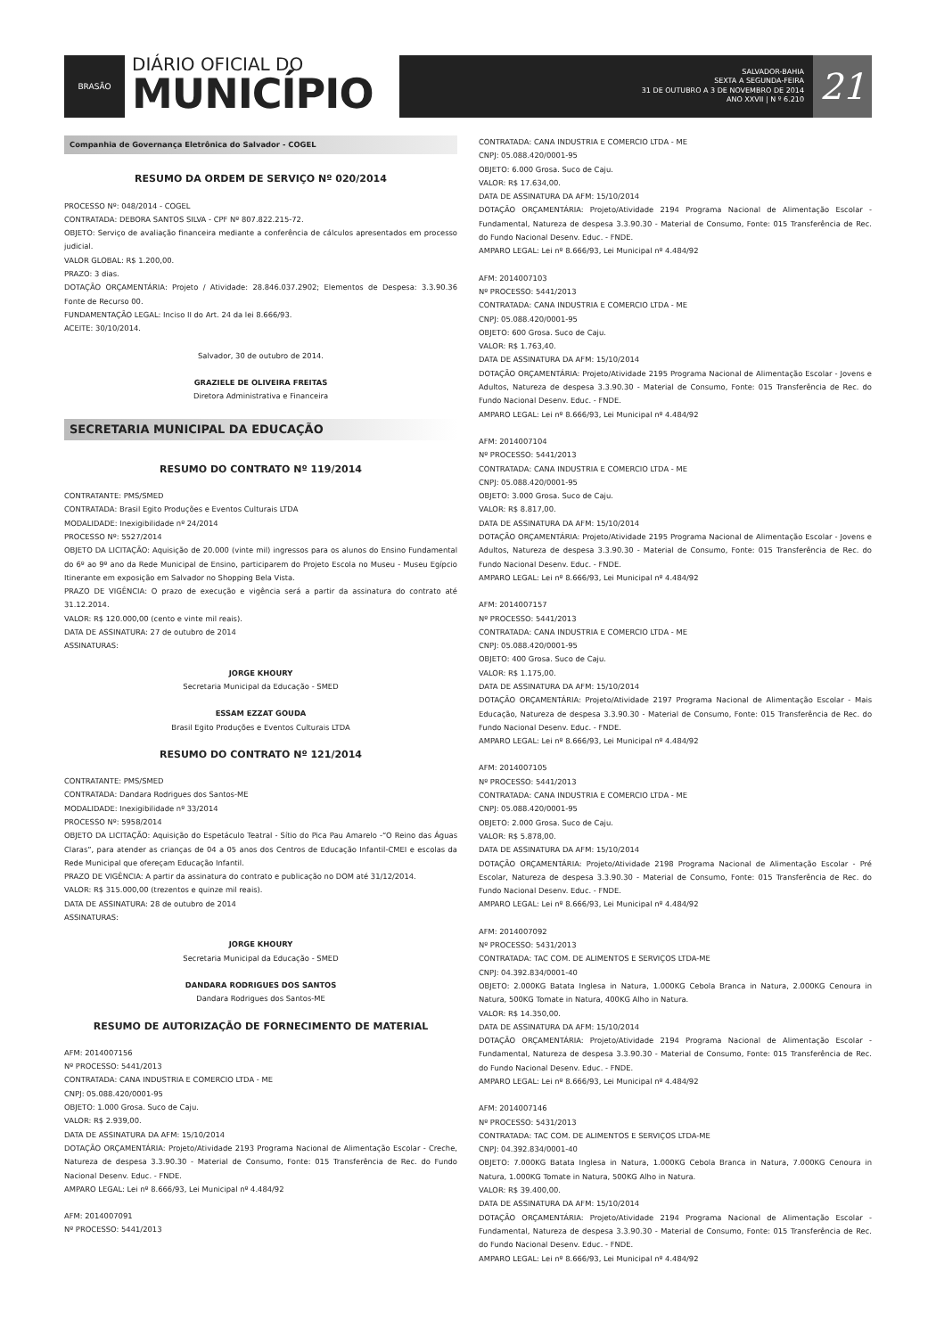BRASÃO
DIÁRIO OFICIAL DO
MUNICÍPIO
SALVADOR-BAHIA
SEXTA A SEGUNDA-FEIRA
31 DE OUTUBRO A 3 DE NOVEMBRO DE 2014
ANO XXVII | N º 6.210
21
Companhia de Governança Eletrônica do Salvador - COGEL
RESUMO DA ORDEM DE SERVIÇO Nº 020/2014
PROCESSO Nº: 048/2014 - COGEL
CONTRATADA: DEBORA SANTOS SILVA - CPF Nº 807.822.215-72.
OBJETO: Serviço de avaliação financeira mediante a conferência de cálculos apresentados em processo judicial.
VALOR GLOBAL: R$ 1.200,00.
PRAZO: 3 dias.
DOTAÇÃO ORÇAMENTÁRIA: Projeto / Atividade: 28.846.037.2902; Elementos de Despesa: 3.3.90.36 Fonte de Recurso 00.
FUNDAMENTAÇÃO LEGAL: Inciso II do Art. 24 da lei 8.666/93.
ACEITE: 30/10/2014.
Salvador, 30 de outubro de 2014.
GRAZIELE DE OLIVEIRA FREITAS
Diretora Administrativa e Financeira
SECRETARIA MUNICIPAL DA EDUCAÇÃO
RESUMO DO CONTRATO Nº 119/2014
CONTRATANTE: PMS/SMED
CONTRATADA: Brasil Egito Produções e Eventos Culturais LTDA
MODALIDADE: Inexigibilidade nº 24/2014
PROCESSO Nº: 5527/2014
OBJETO DA LICITAÇÃO: Aquisição de 20.000 (vinte mil) ingressos para os alunos do Ensino Fundamental do 6º ao 9º ano da Rede Municipal de Ensino, participarem do Projeto Escola no Museu - Museu Egípcio Itinerante em exposição em Salvador no Shopping Bela Vista.
PRAZO DE VIGÊNCIA: O prazo de execução e vigência será a partir da assinatura do contrato até 31.12.2014.
VALOR: R$ 120.000,00 (cento e vinte mil reais).
DATA DE ASSINATURA: 27 de outubro de 2014
ASSINATURAS:
JORGE KHOURY
Secretaria Municipal da Educação - SMED
ESSAM EZZAT GOUDA
Brasil Egito Produções e Eventos Culturais LTDA
RESUMO DO CONTRATO Nº 121/2014
CONTRATANTE: PMS/SMED
CONTRATADA: Dandara Rodrigues dos Santos-ME
MODALIDADE: Inexigibilidade nº 33/2014
PROCESSO Nº: 5958/2014
OBJETO DA LICITAÇÃO: Aquisição do Espetáculo Teatral - Sítio do Pica Pau Amarelo -“O Reino das Águas Claras”, para atender as crianças de 04 a 05 anos dos Centros de Educação Infantil-CMEI e escolas da Rede Municipal que ofereçam Educação Infantil.
PRAZO DE VIGÊNCIA: A partir da assinatura do contrato e publicação no DOM até 31/12/2014.
VALOR: R$ 315.000,00 (trezentos e quinze mil reais).
DATA DE ASSINATURA: 28 de outubro de 2014
ASSINATURAS:
JORGE KHOURY
Secretaria Municipal da Educação - SMED
DANDARA RODRIGUES DOS SANTOS
Dandara Rodrigues dos Santos-ME
RESUMO DE AUTORIZAÇÃO DE FORNECIMENTO DE MATERIAL
AFM: 2014007156
Nº PROCESSO: 5441/2013
CONTRATADA: CANA INDUSTRIA E COMERCIO LTDA - ME
CNPJ: 05.088.420/0001-95
OBJETO: 1.000 Grosa. Suco de Caju.
VALOR: R$ 2.939,00.
DATA DE ASSINATURA DA AFM: 15/10/2014
DOTAÇÃO ORÇAMENTÁRIA: Projeto/Atividade 2193 Programa Nacional de Alimentação Escolar - Creche, Natureza de despesa 3.3.90.30 - Material de Consumo, Fonte: 015 Transferência de Rec. do Fundo Nacional Desenv. Educ. - FNDE.
AMPARO LEGAL: Lei nº 8.666/93, Lei Municipal nº 4.484/92
AFM: 2014007091
Nº PROCESSO: 5441/2013
CONTRATADA: CANA INDUSTRIA E COMERCIO LTDA - ME
CNPJ: 05.088.420/0001-95
OBJETO: 6.000 Grosa. Suco de Caju.
VALOR: R$ 17.634,00.
DATA DE ASSINATURA DA AFM: 15/10/2014
DOTAÇÃO ORÇAMENTÁRIA: Projeto/Atividade 2194 Programa Nacional de Alimentação Escolar - Fundamental, Natureza de despesa 3.3.90.30 - Material de Consumo, Fonte: 015 Transferência de Rec. do Fundo Nacional Desenv. Educ. - FNDE.
AMPARO LEGAL: Lei nº 8.666/93, Lei Municipal nº 4.484/92
AFM: 2014007103
Nº PROCESSO: 5441/2013
CONTRATADA: CANA INDUSTRIA E COMERCIO LTDA - ME
CNPJ: 05.088.420/0001-95
OBJETO: 600 Grosa. Suco de Caju.
VALOR: R$ 1.763,40.
DATA DE ASSINATURA DA AFM: 15/10/2014
DOTAÇÃO ORÇAMENTÁRIA: Projeto/Atividade 2195 Programa Nacional de Alimentação Escolar - Jovens e Adultos, Natureza de despesa 3.3.90.30 - Material de Consumo, Fonte: 015 Transferência de Rec. do Fundo Nacional Desenv. Educ. - FNDE.
AMPARO LEGAL: Lei nº 8.666/93, Lei Municipal nº 4.484/92
AFM: 2014007104
Nº PROCESSO: 5441/2013
CONTRATADA: CANA INDUSTRIA E COMERCIO LTDA - ME
CNPJ: 05.088.420/0001-95
OBJETO: 3.000 Grosa. Suco de Caju.
VALOR: R$ 8.817,00.
DATA DE ASSINATURA DA AFM: 15/10/2014
DOTAÇÃO ORÇAMENTÁRIA: Projeto/Atividade 2195 Programa Nacional de Alimentação Escolar - Jovens e Adultos, Natureza de despesa 3.3.90.30 - Material de Consumo, Fonte: 015 Transferência de Rec. do Fundo Nacional Desenv. Educ. - FNDE.
AMPARO LEGAL: Lei nº 8.666/93, Lei Municipal nº 4.484/92
AFM: 2014007157
Nº PROCESSO: 5441/2013
CONTRATADA: CANA INDUSTRIA E COMERCIO LTDA - ME
CNPJ: 05.088.420/0001-95
OBJETO: 400 Grosa. Suco de Caju.
VALOR: R$ 1.175,00.
DATA DE ASSINATURA DA AFM: 15/10/2014
DOTAÇÃO ORÇAMENTÁRIA: Projeto/Atividade 2197 Programa Nacional de Alimentação Escolar - Mais Educação, Natureza de despesa 3.3.90.30 - Material de Consumo, Fonte: 015 Transferência de Rec. do Fundo Nacional Desenv. Educ. - FNDE.
AMPARO LEGAL: Lei nº 8.666/93, Lei Municipal nº 4.484/92
AFM: 2014007105
Nº PROCESSO: 5441/2013
CONTRATADA: CANA INDUSTRIA E COMERCIO LTDA - ME
CNPJ: 05.088.420/0001-95
OBJETO: 2.000 Grosa. Suco de Caju.
VALOR: R$ 5.878,00.
DATA DE ASSINATURA DA AFM: 15/10/2014
DOTAÇÃO ORÇAMENTÁRIA: Projeto/Atividade 2198 Programa Nacional de Alimentação Escolar - Pré Escolar, Natureza de despesa 3.3.90.30 - Material de Consumo, Fonte: 015 Transferência de Rec. do Fundo Nacional Desenv. Educ. - FNDE.
AMPARO LEGAL: Lei nº 8.666/93, Lei Municipal nº 4.484/92
AFM: 2014007092
Nº PROCESSO: 5431/2013
CONTRATADA: TAC COM. DE ALIMENTOS E SERVIÇOS LTDA-ME
CNPJ: 04.392.834/0001-40
OBJETO: 2.000KG Batata Inglesa in Natura, 1.000KG Cebola Branca in Natura, 2.000KG Cenoura in Natura, 500KG Tomate in Natura, 400KG Alho in Natura.
VALOR: R$ 14.350,00.
DATA DE ASSINATURA DA AFM: 15/10/2014
DOTAÇÃO ORÇAMENTÁRIA: Projeto/Atividade 2194 Programa Nacional de Alimentação Escolar - Fundamental, Natureza de despesa 3.3.90.30 - Material de Consumo, Fonte: 015 Transferência de Rec. do Fundo Nacional Desenv. Educ. - FNDE.
AMPARO LEGAL: Lei nº 8.666/93, Lei Municipal nº 4.484/92
AFM: 2014007146
Nº PROCESSO: 5431/2013
CONTRATADA: TAC COM. DE ALIMENTOS E SERVIÇOS LTDA-ME
CNPJ: 04.392.834/0001-40
OBJETO: 7.000KG Batata Inglesa in Natura, 1.000KG Cebola Branca in Natura, 7.000KG Cenoura in Natura, 1.000KG Tomate in Natura, 500KG Alho in Natura.
VALOR: R$ 39.400,00.
DATA DE ASSINATURA DA AFM: 15/10/2014
DOTAÇÃO ORÇAMENTÁRIA: Projeto/Atividade 2194 Programa Nacional de Alimentação Escolar - Fundamental, Natureza de despesa 3.3.90.30 - Material de Consumo, Fonte: 015 Transferência de Rec. do Fundo Nacional Desenv. Educ. - FNDE.
AMPARO LEGAL: Lei nº 8.666/93, Lei Municipal nº 4.484/92